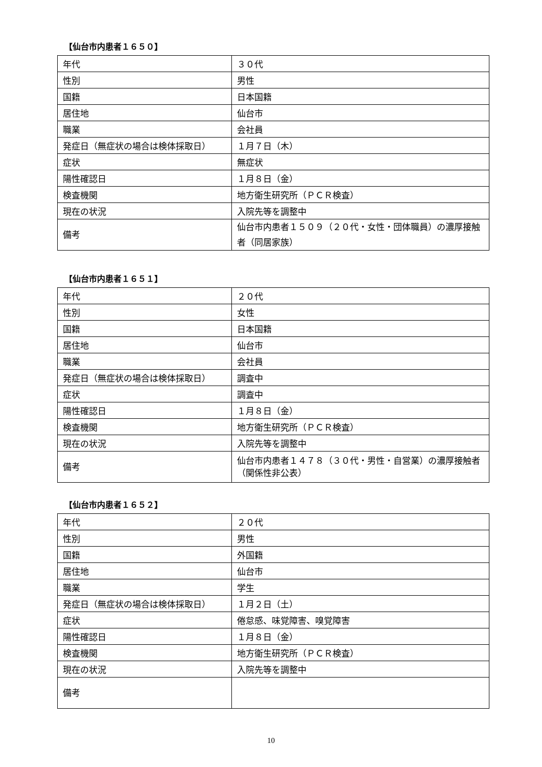【仙台市内患者１６５０】
| 年代 | ３０代 |
| 性別 | 男性 |
| 国籍 | 日本国籍 |
| 居住地 | 仙台市 |
| 職業 | 会社員 |
| 発症日（無症状の場合は検体採取日） | １月７日（木） |
| 症状 | 無症状 |
| 陽性確認日 | １月８日（金） |
| 検査機関 | 地方衛生研究所（ＰＣＲ検査） |
| 現在の状況 | 入院先等を調整中 |
| 備考 | 仙台市内患者１５０９（２０代・女性・団体職員）の濃厚接触者（同居家族） |
【仙台市内患者１６５１】
| 年代 | ２０代 |
| 性別 | 女性 |
| 国籍 | 日本国籍 |
| 居住地 | 仙台市 |
| 職業 | 会社員 |
| 発症日（無症状の場合は検体採取日） | 調査中 |
| 症状 | 調査中 |
| 陽性確認日 | １月８日（金） |
| 検査機関 | 地方衛生研究所（ＰＣＲ検査） |
| 現在の状況 | 入院先等を調整中 |
| 備考 | 仙台市内患者１４７８（３０代・男性・自営業）の濃厚接触者（関係性非公表） |
【仙台市内患者１６５２】
| 年代 | ２０代 |
| 性別 | 男性 |
| 国籍 | 外国籍 |
| 居住地 | 仙台市 |
| 職業 | 学生 |
| 発症日（無症状の場合は検体採取日） | １月２日（土） |
| 症状 | 倦怠感、味覚障害、嗅覚障害 |
| 陽性確認日 | １月８日（金） |
| 検査機関 | 地方衛生研究所（ＰＣＲ検査） |
| 現在の状況 | 入院先等を調整中 |
| 備考 | |
10